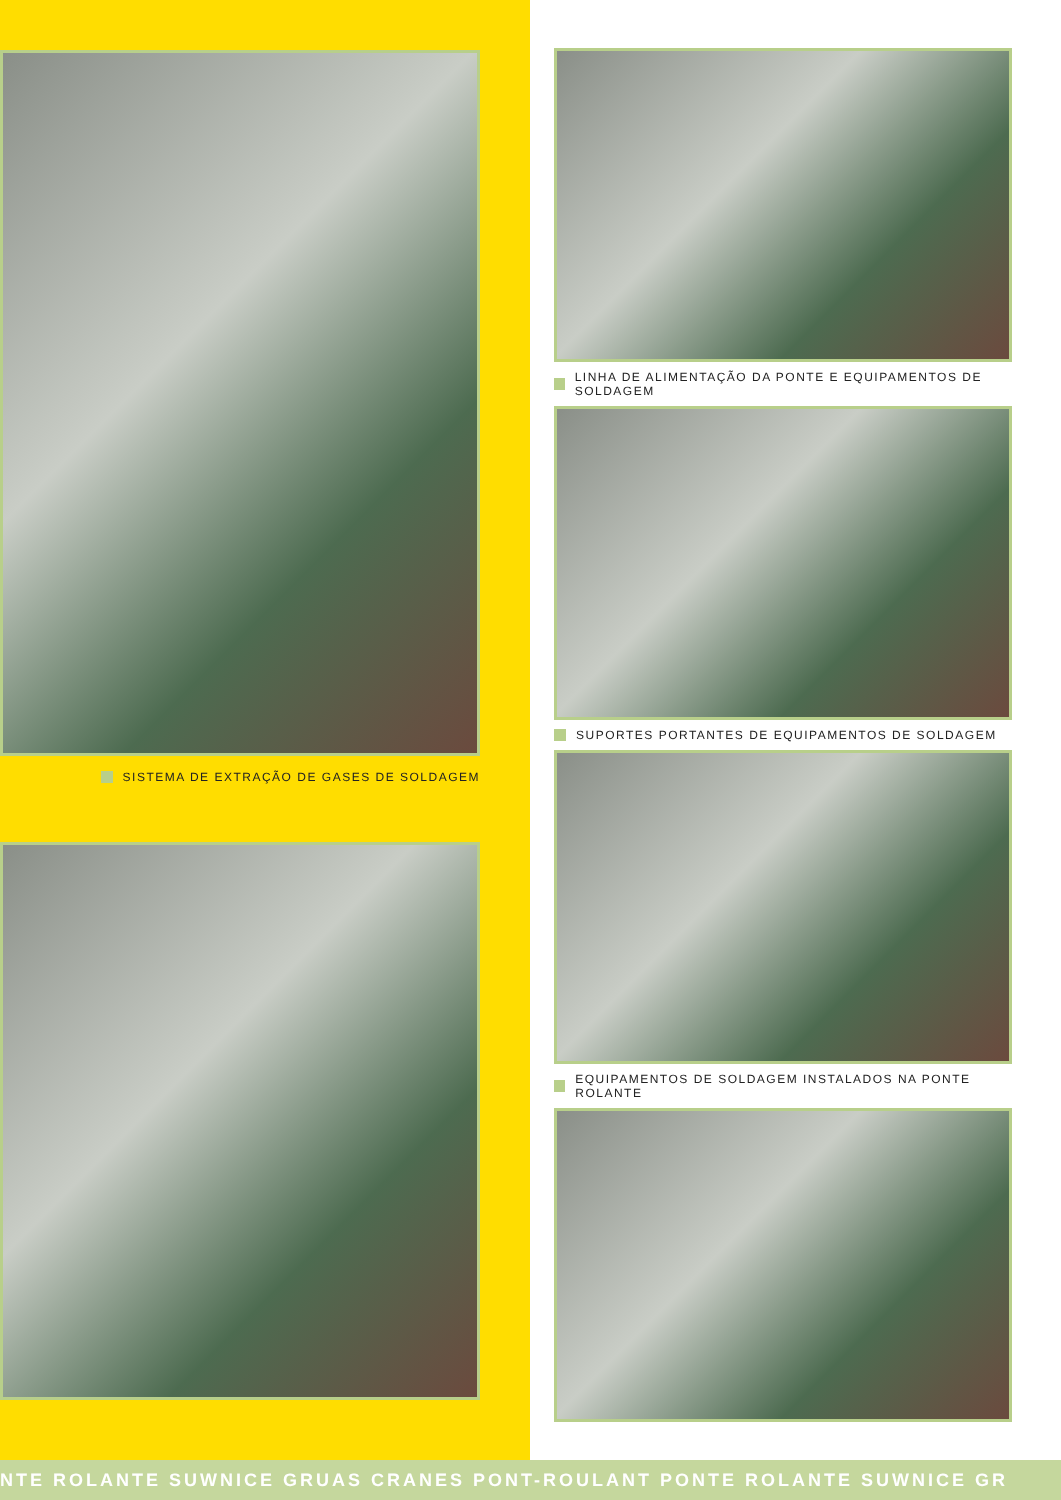SISTEMA DE EXTRAÇÃO DE GASES DE SOLDAGEM
LINHA DE ALIMENTAÇÃO DA PONTE E EQUIPAMENTOS DE SOLDAGEM
SUPORTES PORTANTES DE EQUIPAMENTOS DE SOLDAGEM
EQUIPAMENTOS DE SOLDAGEM INSTALADOS NA PONTE ROLANTE
NTE ROLANTE SUWNICE GRUAS CRANES PONT-ROULANT PONTE ROLANTE SUWNICE GR